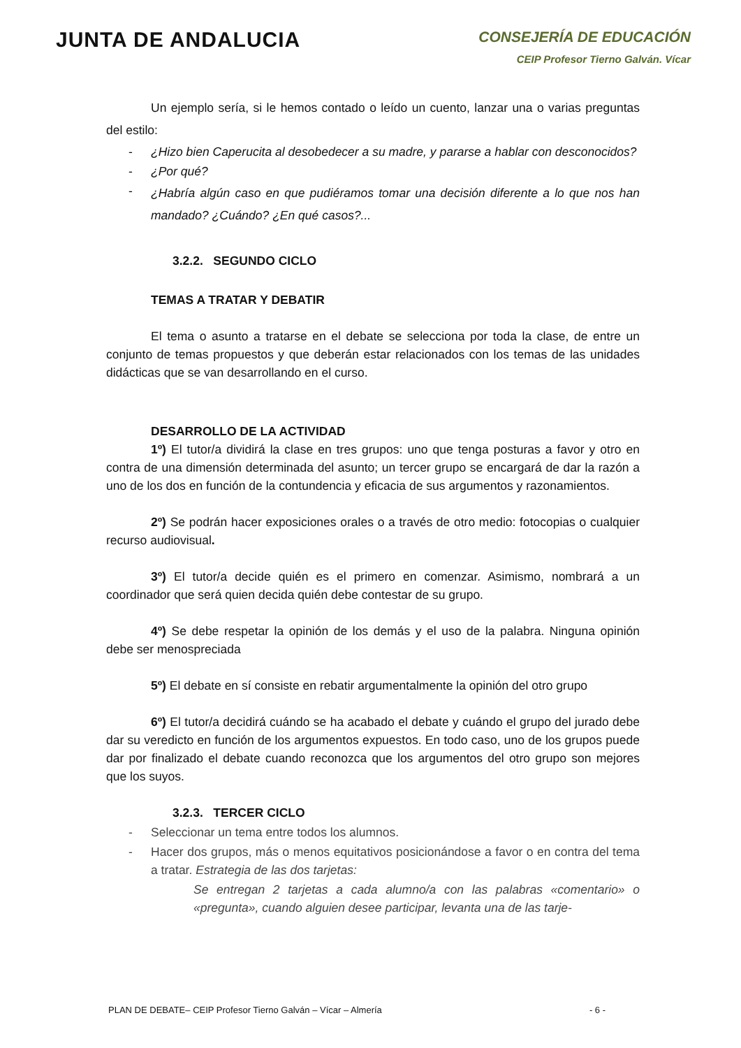JUNTA DE ANDALUCIA
CONSEJERÍA DE EDUCACIÓN
CEIP Profesor Tierno Galván. Vícar
Un ejemplo sería, si le hemos contado o leído un cuento, lanzar una o varias preguntas del estilo:
- ¿Hizo bien Caperucita al desobedecer a su madre, y pararse a hablar con desconocidos?
- ¿Por qué?
- ¿Habría algún caso en que pudiéramos tomar una decisión diferente a lo que nos han mandado? ¿Cuándo? ¿En qué casos?...
3.2.2. SEGUNDO CICLO
TEMAS A TRATAR Y DEBATIR
El tema o asunto a tratarse en el debate se selecciona por toda la clase, de entre un conjunto de temas propuestos y que deberán estar relacionados con los temas de las unidades didácticas que se van desarrollando en el curso.
DESARROLLO DE LA ACTIVIDAD
1º) El tutor/a dividirá la clase en tres grupos: uno que tenga posturas a favor y otro en contra de una dimensión determinada del asunto; un tercer grupo se encargará de dar la razón a uno de los dos en función de la contundencia y eficacia de sus argumentos y razonamientos.
2º) Se podrán hacer exposiciones orales o a través de otro medio: fotocopias o cualquier recurso audiovisual.
3º) El tutor/a decide quién es el primero en comenzar. Asimismo, nombrará a un coordinador que será quien decida quién debe contestar de su grupo.
4º) Se debe respetar la opinión de los demás y el uso de la palabra. Ninguna opinión debe ser menospreciada
5º) El debate en sí consiste en rebatir argumentalmente la opinión del otro grupo
6º) El tutor/a decidirá cuándo se ha acabado el debate y cuándo el grupo del jurado debe dar su veredicto en función de los argumentos expuestos. En todo caso, uno de los grupos puede dar por finalizado el debate cuando reconozca que los argumentos del otro grupo son mejores que los suyos.
3.2.3. TERCER CICLO
- Seleccionar un tema entre todos los alumnos.
- Hacer dos grupos, más o menos equitativos posicionándose a favor o en contra del tema a tratar. Estrategia de las dos tarjetas:
Se entregan 2 tarjetas a cada alumno/a con las palabras «comentario» o «pregunta», cuando alguien desee participar, levanta una de las tarje-
PLAN DE DEBATE– CEIP Profesor Tierno Galván – Vícar – Almería - 6 -